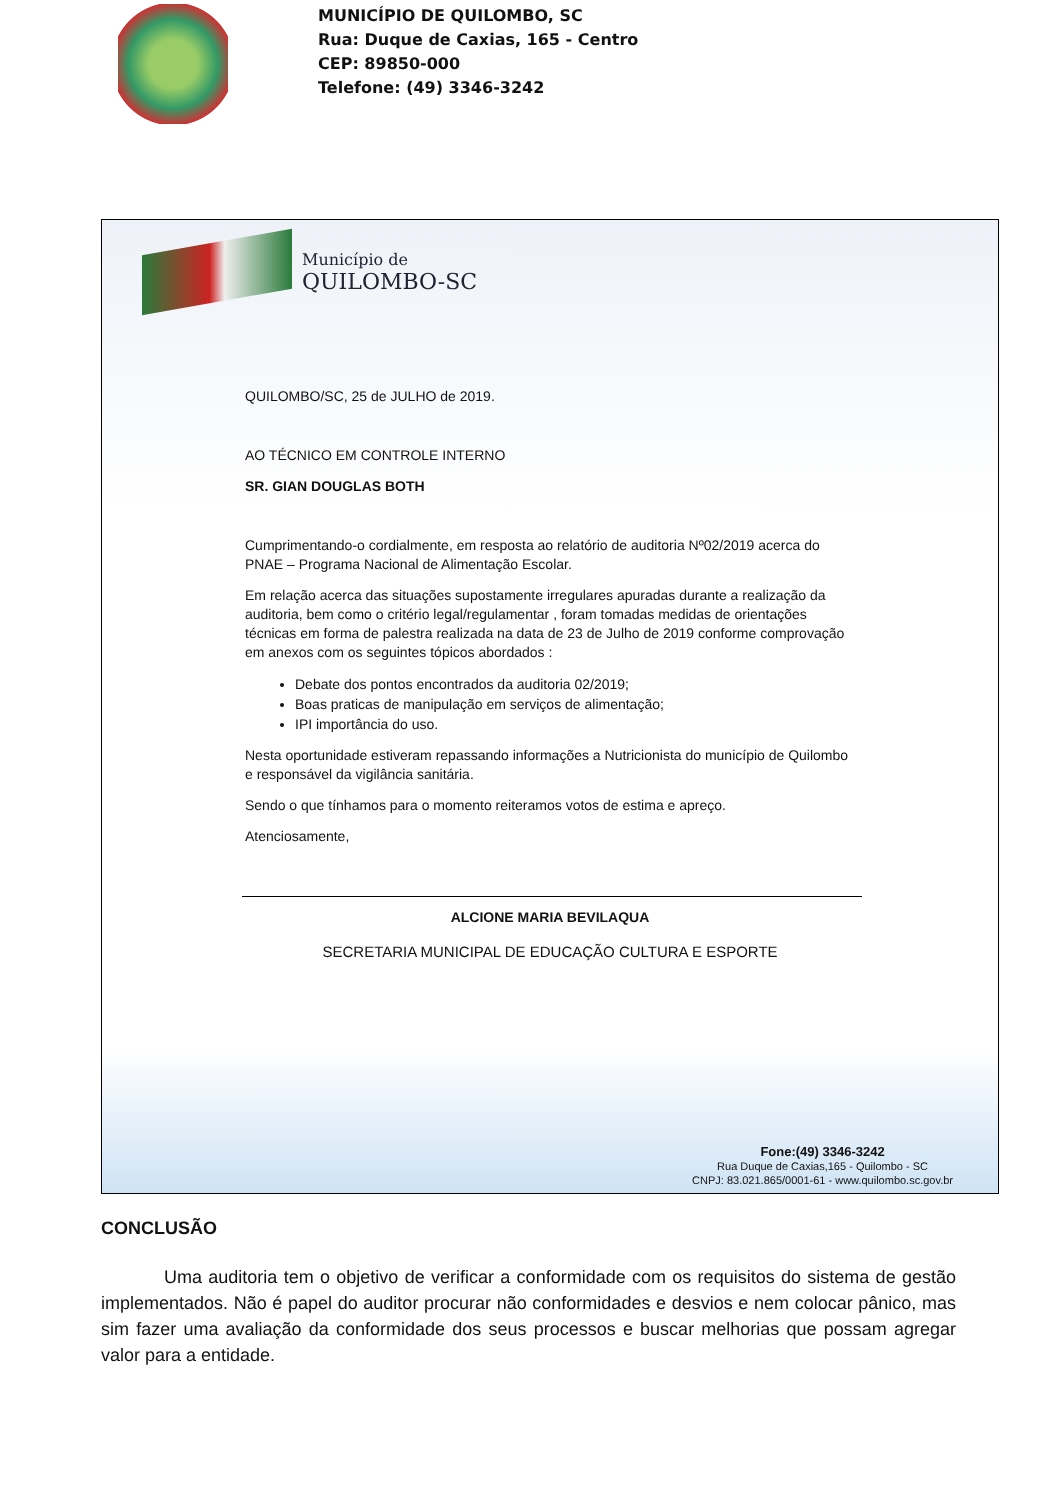MUNICÍPIO DE QUILOMBO, SC
Rua: Duque de Caxias, 165 - Centro
CEP: 89850-000
Telefone: (49) 3346-3242
Município de
QUILOMBO-SC
QUILOMBO/SC, 25 de JULHO de 2019.
AO TÉCNICO EM CONTROLE INTERNO
SR. GIAN DOUGLAS BOTH
Cumprimentando-o cordialmente, em resposta ao relatório de auditoria Nº02/2019 acerca do PNAE – Programa Nacional de Alimentação Escolar.
Em relação acerca das situações supostamente irregulares apuradas durante a realização da auditoria, bem como o critério legal/regulamentar , foram tomadas medidas de orientações técnicas em forma de palestra realizada na data de 23 de Julho de 2019 conforme comprovação em anexos com os seguintes tópicos abordados :
Debate dos pontos encontrados da auditoria 02/2019;
Boas praticas de manipulação em serviços de alimentação;
IPI importância do uso.
Nesta oportunidade estiveram repassando informações a Nutricionista do município de Quilombo e responsável da vigilância sanitária.
Sendo o que tínhamos para o momento reiteramos votos de estima e apreço.
Atenciosamente,
ALCIONE MARIA BEVILAQUA
SECRETARIA MUNICIPAL DE EDUCAÇÃO CULTURA E ESPORTE
Fone:(49) 3346-3242
Rua Duque de Caxias,165 - Quilombo - SC
CNPJ: 83.021.865/0001-61 - www.quilombo.sc.gov.br
CONCLUSÃO
Uma auditoria tem o objetivo de verificar a conformidade com os requisitos do sistema de gestão implementados. Não é papel do auditor procurar não conformidades e desvios e nem colocar pânico, mas sim fazer uma avaliação da conformidade dos seus processos e buscar melhorias que possam agregar valor para a entidade.